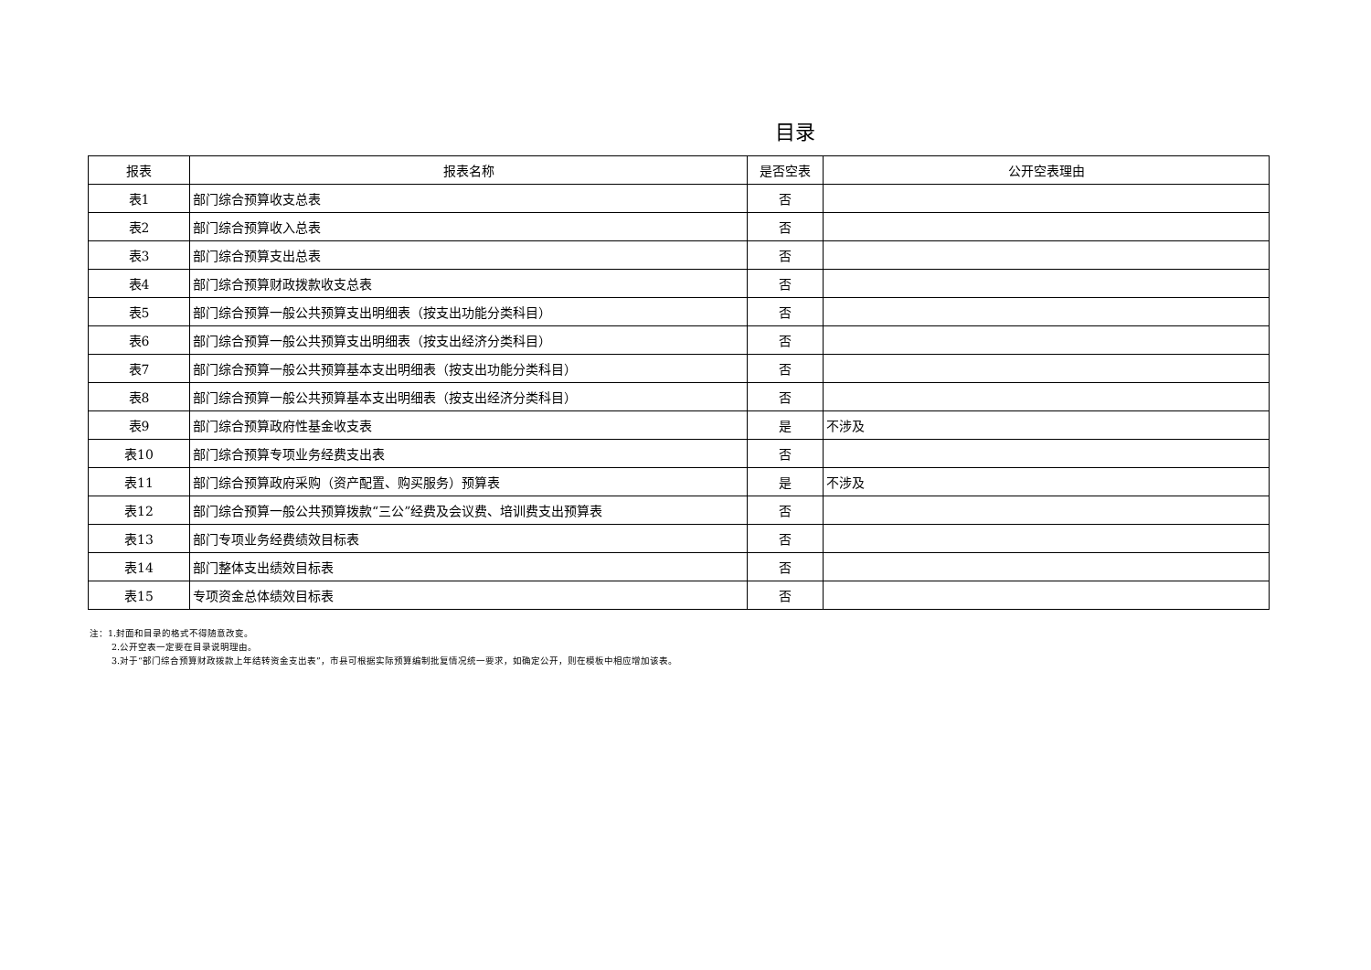目录
| 报表 | 报表名称 | 是否空表 | 公开空表理由 |
| --- | --- | --- | --- |
| 表1 | 部门综合预算收支总表 | 否 | |
| 表2 | 部门综合预算收入总表 | 否 | |
| 表3 | 部门综合预算支出总表 | 否 | |
| 表4 | 部门综合预算财政拨款收支总表 | 否 | |
| 表5 | 部门综合预算一般公共预算支出明细表（按支出功能分类科目） | 否 | |
| 表6 | 部门综合预算一般公共预算支出明细表（按支出经济分类科目） | 否 | |
| 表7 | 部门综合预算一般公共预算基本支出明细表（按支出功能分类科目） | 否 | |
| 表8 | 部门综合预算一般公共预算基本支出明细表（按支出经济分类科目） | 否 | |
| 表9 | 部门综合预算政府性基金收支表 | 是 | 不涉及 |
| 表10 | 部门综合预算专项业务经费支出表 | 否 | |
| 表11 | 部门综合预算政府采购（资产配置、购买服务）预算表 | 是 | 不涉及 |
| 表12 | 部门综合预算一般公共预算拨款“三公”经费及会议费、培训费支出预算表 | 否 | |
| 表13 | 部门专项业务经费绩效目标表 | 否 | |
| 表14 | 部门整体支出绩效目标表 | 否 | |
| 表15 | 专项资金总体绩效目标表 | 否 | |
注：1.封面和目录的格式不得随意改变。
2.公开空表一定要在目录说明理由。
3.对于“部门综合预算财政拨款上年结转资金支出表”，市县可根据实际预算编制批复情况统一要求，如确定公开，则在模板中相应增加该表。